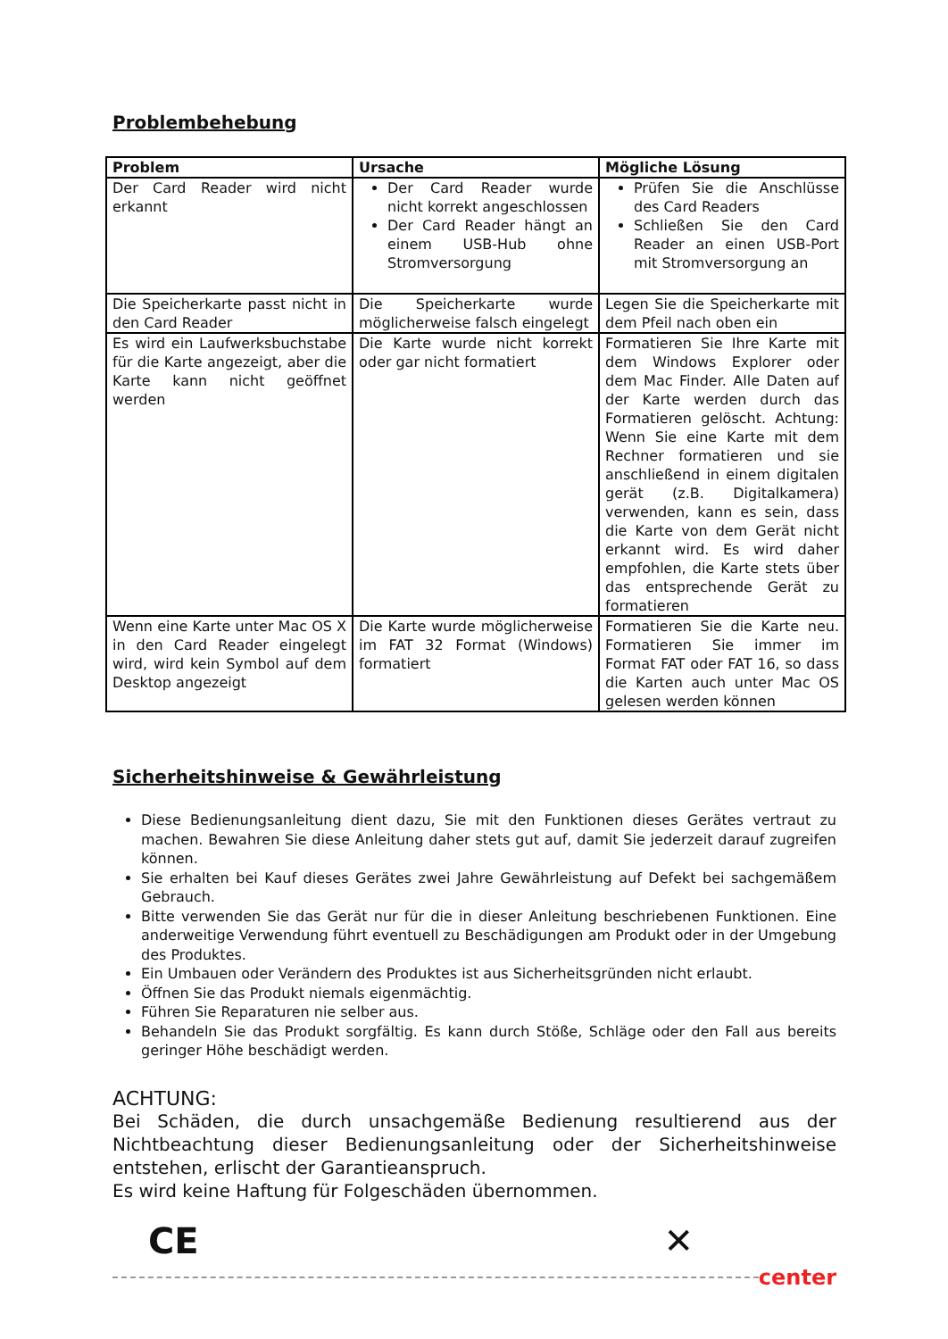Problembehebung
| Problem | Ursache | Mögliche Lösung |
| --- | --- | --- |
| Der Card Reader wird nicht erkannt | Der Card Reader wurde nicht korrekt angeschlossen Der Card Reader hängt an einem USB-Hub ohne Stromversorgung | Prüfen Sie die Anschlüsse des Card Readers Schließen Sie den Card Reader an einen USB-Port mit Stromversorgung an |
| Die Speicherkarte passt nicht in den Card Reader | Die Speicherkarte wurde möglicherweise falsch eingelegt | Legen Sie die Speicherkarte mit dem Pfeil nach oben ein |
| Es wird ein Laufwerksbuchstabe für die Karte angezeigt, aber die Karte kann nicht geöffnet werden | Die Karte wurde nicht korrekt oder gar nicht formatiert | Formatieren Sie Ihre Karte mit dem Windows Explorer oder dem Mac Finder. Alle Daten auf der Karte werden durch das Formatieren gelöscht. Achtung: Wenn Sie eine Karte mit dem Rechner formatieren und sie anschließend in einem digitalen gerät (z.B. Digitalkamera) verwenden, kann es sein, dass die Karte von dem Gerät nicht erkannt wird. Es wird daher empfohlen, die Karte stets über das entsprechende Gerät zu formatieren |
| Wenn eine Karte unter Mac OS X in den Card Reader eingelegt wird, wird kein Symbol auf dem Desktop angezeigt | Die Karte wurde möglicherweise im FAT 32 Format (Windows) formatiert | Formatieren Sie die Karte neu. Formatieren Sie immer im Format FAT oder FAT 16, so dass die Karten auch unter Mac OS gelesen werden können |
Sicherheitshinweise & Gewährleistung
Diese Bedienungsanleitung dient dazu, Sie mit den Funktionen dieses Gerätes vertraut zu machen. Bewahren Sie diese Anleitung daher stets gut auf, damit Sie jederzeit darauf zugreifen können.
Sie erhalten bei Kauf dieses Gerätes zwei Jahre Gewährleistung auf Defekt bei sachgemäßem Gebrauch.
Bitte verwenden Sie das Gerät nur für die in dieser Anleitung beschriebenen Funktionen. Eine anderweitige Verwendung führt eventuell zu Beschädigungen am Produkt oder in der Umgebung des Produktes.
Ein Umbauen oder Verändern des Produktes ist aus Sicherheitsgründen nicht erlaubt.
Öffnen Sie das Produkt niemals eigenmächtig.
Führen Sie Reparaturen nie selber aus.
Behandeln Sie das Produkt sorgfältig. Es kann durch Stöße, Schläge oder den Fall aus bereits geringer Höhe beschädigt werden.
ACHTUNG:
Bei Schäden, die durch unsachgemäße Bedienung resultierend aus der Nichtbeachtung dieser Bedienungsanleitung oder der Sicherheitshinweise entstehen, erlischt der Garantieanspruch.
Es wird keine Haftung für Folgeschäden übernommen.
CE ✕
center